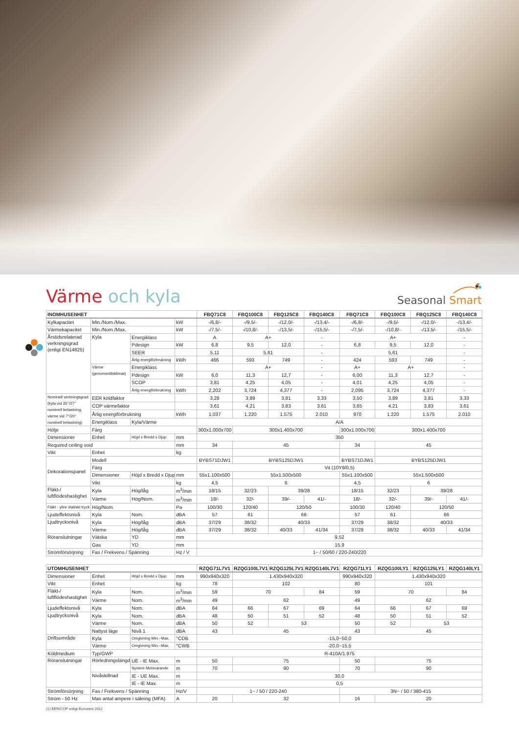Värme och kyla
Seasonal Smart
| INOMHUSENHET | | | | FBQ71C8 | FBQ100C8 | FBQ125C8 | FBQ140C8 | FBQ71C8 | FBQ100C8 | FBQ125C8 | FBQ140C8 |
| --- | --- | --- | --- | --- | --- | --- | --- | --- | --- | --- | --- |
| Kylkapacitet | Min./Nom./Max. | | kW | -/6,8/- | -/9,5/- | -/12,0/- | -/13,4/- | -/6,8/- | -/9,5/- | -/12,0/- | -/13,4/- |
| Värmekapacitet | Min./Nom./Max. | | kW | -/7,5/- | -/10,8/- | -/13,5/- | -/15,5/- | -/7,5/- | -/10,8/- | -/13,5/- | -/15,5/- |
| Årstidsrelaterad verkningsgrad (enligt EN14825) | Kyla | Energiklass | | A | A+ | | - | A+ | | | - |
| | | Pdesign | kW | 6,8 | 9,5 | 12,0 | - | 6,8 | 9,5 | 12,0 | - |
| | | SEER | | 5,11 | 5,61 | | - | 5,61 | | | - |
| | | Årlig energiförbrukning | kWh | 466 | 593 | 749 | - | 424 | 593 | 749 | - |
| | Värme (genomsnittsklimat) | Energiklass | | | A+ | | - | A+ | A+ | | - |
| | | Pdesign | kW | 6,0 | 11,3 | 12,7 | - | 6,00 | 11,3 | 12,7 | - |
| | | SCOP | | 3,81 | 4,25 | 4,05 | - | 4,01 | 4,25 | 4,05 | - |
| | | Årlig energiförbrukning | kWh | 2,202 | 3,724 | 4,377 | - | 2,095 | 3,724 | 4,377 | - |
| Nominell verkningsgrad (kyla vid 35°/27° nominell belastning, värme vid 7°/20° nominell belastning) | EER köldfaktor | | | 3,28 | 3,89 | 3,81 | 3,33 | 3,50 | 3,89 | 3,81 | 3,33 |
| | COP värmefaktor | | | 3,61 | 4,21 | 3,83 | 3,61 | 3,65 | 4,21 | 3,83 | 3,61 |
| | Årlig energiförbrukning | | kWh | 1.037 | 1.220 | 1.575 | 2.010 | 970 | 1.220 | 1.575 | 2.010 |
| | Energiklass | Kyla/Värme | | A/A | | | | | | | |
| Hölje | Färg | | | 300x1.000x700 | 300x1.400x700 | | | 300x1.000x700 | 300x1.400x700 | | |
| Dimensioner | Enhet | Höjd x Bredd x Djup | mm | 350 | | | | | | | |
| Required ceiling void | | | mm | 34 | 45 | | | 34 | 45 | | |
| Vikt | Enhet | | kg | | | | | | | | |
| Dekorationspanel | Modell | | | BYBS71DJW1 | BYBS125DJW1 | | | BYBS71DJW1 | BYBS125DJW1 | | |
| | Färg | | | Vit (10Y9/0,5) | | | | | | | |
| | Dimensioner | Höjd x Bredd x Djup | mm | 55x1.100x500 | 55x1.500x500 | | | 55x1.100x500 | 55x1.500x500 | | |
| | Vikt | | kg | 4,5 | 6 | | | 4,5 | 6 | | |
| Fläkt-/ luftflödeshastighet | Kyla | Hög/låg | m<sup>3</sup>/min | 18/15 | 32/23 | 39/28 | | 18/15 | 32/23 | 39/28 | |
| | Värme | Hög/Nom. | m<sup>3</sup>/min | 18/- | 32/- | 39/- | 41/- | 18/- | 32/- | 39/- | 41/- |
| Fläkt - yttre statiskt tryck | Hög/Nom. | | Pa | 100/30 | 120/40 | 120/50 | | 100/30 | 120/40 | 120/50 | |
| Ljudeffektsnivå | Kyla | Nom. | dBA | 57 | 61 | 66 | | 57 | 61 | 66 | |
| Ljudtrycksnivå | Kyla | Hög/låg | dBA | 37/29 | 38/32 | 40/33 | | 37/29 | 38/32 | 40/33 | |
| | Värme | Hög/låg | dBA | 37/29 | 38/32 | 40/33 | 41/34 | 37/29 | 38/32 | 40/33 | 41/34 |
| Röranslutningar | Vätska | YD | mm | 9,52 | | | | | | | |
| | Gas | YD | mm | 15,9 | | | | | | | |
| Strömförsörjning | Fas / Frekvens / Spänning | | Hz / V | 1~ / 50/60 / 220-240/220 | | | | | | | |
| UTOMHUSENHET | | | | RZQG71L7V1 | RZQG100L7V1 | RZQG125L7V1 | RZQG140L7V1 | RZQG71LY1 | RZQG100LY1 | RZQG125LY1 | RZQG140LY1 |
| --- | --- | --- | --- | --- | --- | --- | --- | --- | --- | --- | --- |
| Dimensioner | Enhet | Höjd x Bredd x Djup | mm | 990x940x320 | 1.430x940x320 | | | 990x940x320 | 1.430x940x320 | | |
| Vikt | Enhet | | kg | 78 | 102 | | | 80 | 101 | | |
| Fläkt-/ luftflödeshastighet | Kyla | Nom. | m<sup>3</sup>/min | 59 | 70 | | 84 | 59 | 70 | | 84 |
| | Värme | Nom. | m<sup>3</sup>/min | 49 | 62 | | | 49 | 62 | | |
| Ljudeffektsnivå | Kyla | Nom. | dBA | 64 | 66 | 67 | 69 | 64 | 66 | 67 | 69 |
| Ljudtrycksnivå | Kyla | Nom. | dBA | 48 | 50 | 51 | 52 | 48 | 50 | 51 | 52 |
| | Värme | Nom. | dBA | 50 | 52 | 53 | | 50 | 52 | 53 | |
| | Nattyst läge | Nivå 1 | dBA | 43 | 45 | | | 43 | 45 | | |
| Driftsområde | Kyla | Omgivning Min.~Max. | °CDB | -15,0~50,0 | | | | | | | |
| | Värme | Omgivning Min.~Max. | °CWB | -20,0~15,5 | | | | | | | |
| Köldmedium | Typ/GWP | | | R-410A/1.975 | | | | | | | |
| Röranslutningar | Rörledningslängd | UE - IE Max. | m | 50 | 75 | | | 50 | 75 | | |
| | | System Motsvarande | m | 70 | 90 | | | 70 | 90 | | |
| | Nivåskillnad | IE - UE Max. | m | 30,0 | | | | | | | |
| | | IE - IE Max. | m | 0,5 | | | | | | | |
| Strömförsörjning | Fas / Frekvens / Spänning | | Hz/V | 1~ / 50 / 220-240 | | | | 3N~ / 50 / 380-415 | | | |
| Ström - 50 Hz | Max antal ampere i säkring (MFA) | | A | 20 | 32 | | | 16 | 20 | | |
(1) EER/COP enligt Eurovent 2012